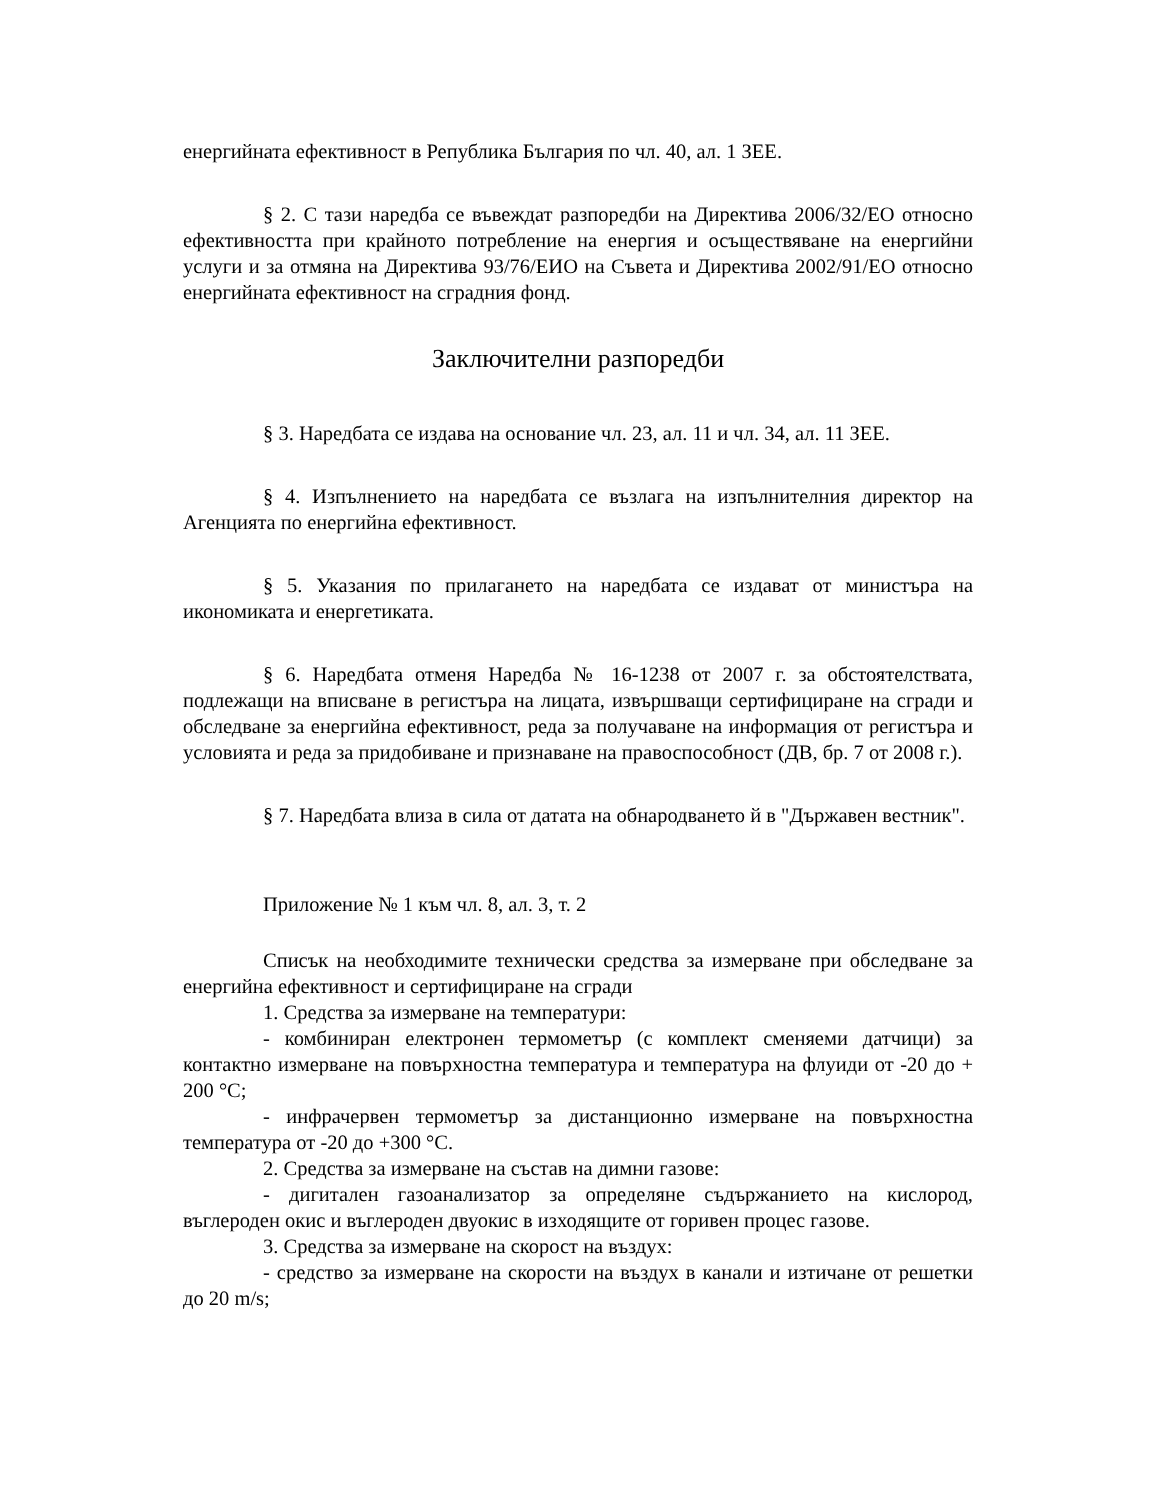енергийната ефективност в Република България по чл. 40, ал. 1 ЗЕЕ.
§ 2. С тази наредба се въвеждат разпоредби на Директива 2006/32/ЕО относно ефективността при крайното потребление на енергия и осъществяване на енергийни услуги и за отмяна на Директива 93/76/ЕИО на Съвета и Директива 2002/91/ЕО относно енергийната ефективност на сградния фонд.
Заключителни разпоредби
§ 3. Наредбата се издава на основание чл. 23, ал. 11 и чл. 34, ал. 11 ЗЕЕ.
§ 4. Изпълнението на наредбата се възлага на изпълнителния директор на Агенцията по енергийна ефективност.
§ 5. Указания по прилагането на наредбата се издават от министъра на икономиката и енергетиката.
§ 6. Наредбата отменя Наредба № 16-1238 от 2007 г. за обстоятелствата, подлежащи на вписване в регистъра на лицата, извършващи сертифициране на сгради и обследване за енергийна ефективност, реда за получаване на информация от регистъра и условията и реда за придобиване и признаване на правоспособност (ДВ, бр. 7 от 2008 г.).
§ 7. Наредбата влиза в сила от датата на обнародването й в "Държавен вестник".
Приложение № 1 към чл. 8, ал. 3, т. 2
Списък на необходимите технически средства за измерване при обследване за енергийна ефективност и сертифициране на сгради
1. Средства за измерване на температури:
- комбиниран електронен термометър (с комплект сменяеми датчици) за контактно измерване на повърхностна температура и температура на флуиди от -20 до + 200 °С;
- инфрачервен термометър за дистанционно измерване на повърхностна температура от -20 до +300 °С.
2. Средства за измерване на състав на димни газове:
- дигитален газоанализатор за определяне съдържанието на кислород, въглероден окис и въглероден двуокис в изходящите от горивен процес газове.
3. Средства за измерване на скорост на въздух:
- средство за измерване на скорости на въздух в канали и изтичане от решетки до 20 m/s;